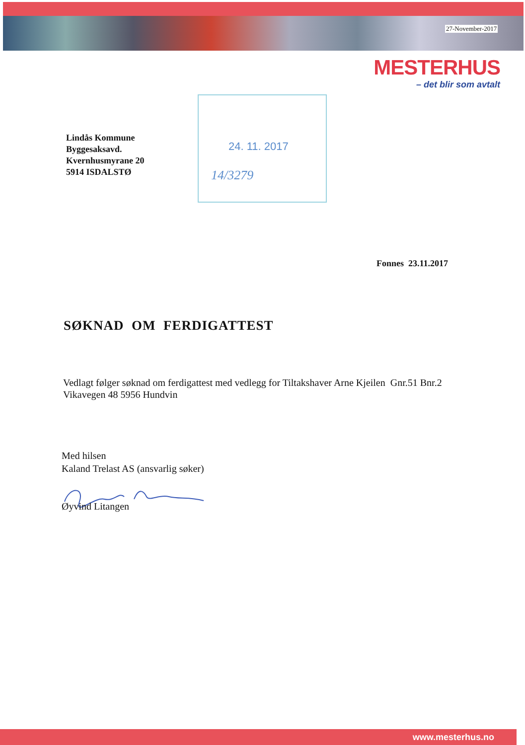27-November-2017
MESTERHUS
– det blir som avtalt
24. 11. 2017
14/3279
Lindås Kommune
Byggesaksavd.
Kvernhusmyrane 20
5914 ISDALSTØ
Fonnes 23.11.2017
SØKNAD OM FERDIGATTEST
Vedlagt følger søknad om ferdigattest med vedlegg for Tiltakshaver Arne Kjeilen Gnr.51 Bnr.2
Vikavegen 48 5956 Hundvin
Med hilsen
Kaland Trelast AS (ansvarlig søker)
Øyvind Litangen
www.mesterhus.no